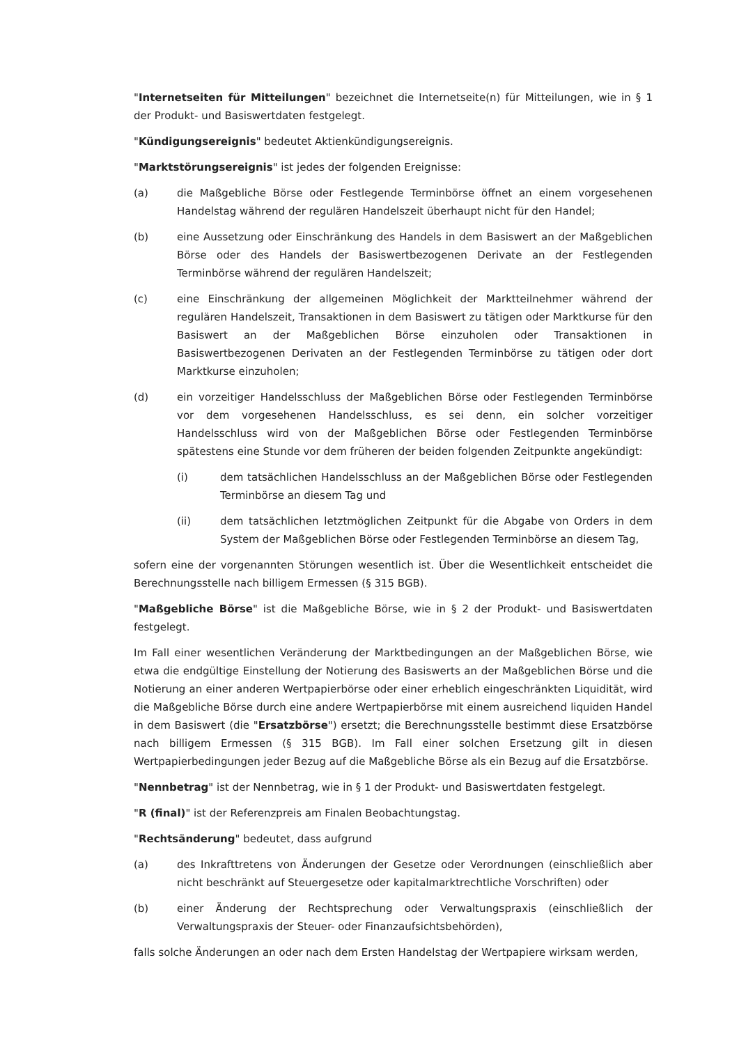"Internetseiten für Mitteilungen" bezeichnet die Internetseite(n) für Mitteilungen, wie in § 1 der Produkt- und Basiswertdaten festgelegt.
"Kündigungsereignis" bedeutet Aktienkündigungsereignis.
"Marktstörungsereignis" ist jedes der folgenden Ereignisse:
(a) die Maßgebliche Börse oder Festlegende Terminbörse öffnet an einem vorgesehenen Handelstag während der regulären Handelszeit überhaupt nicht für den Handel;
(b) eine Aussetzung oder Einschränkung des Handels in dem Basiswert an der Maßgeblichen Börse oder des Handels der Basiswertbezogenen Derivate an der Festlegenden Terminbörse während der regulären Handelszeit;
(c) eine Einschränkung der allgemeinen Möglichkeit der Marktteilnehmer während der regulären Handelszeit, Transaktionen in dem Basiswert zu tätigen oder Marktkurse für den Basiswert an der Maßgeblichen Börse einzuholen oder Transaktionen in Basiswertbezogenen Derivaten an der Festlegenden Terminbörse zu tätigen oder dort Marktkurse einzuholen;
(d) ein vorzeitiger Handelsschluss der Maßgeblichen Börse oder Festlegenden Terminbörse vor dem vorgesehenen Handelsschluss, es sei denn, ein solcher vorzeitiger Handelsschluss wird von der Maßgeblichen Börse oder Festlegenden Terminbörse spätestens eine Stunde vor dem früheren der beiden folgenden Zeitpunkte angekündigt:
(i) dem tatsächlichen Handelsschluss an der Maßgeblichen Börse oder Festlegenden Terminbörse an diesem Tag und
(ii) dem tatsächlichen letztmöglichen Zeitpunkt für die Abgabe von Orders in dem System der Maßgeblichen Börse oder Festlegenden Terminbörse an diesem Tag,
sofern eine der vorgenannten Störungen wesentlich ist. Über die Wesentlichkeit entscheidet die Berechnungsstelle nach billigem Ermessen (§ 315 BGB).
"Maßgebliche Börse" ist die Maßgebliche Börse, wie in § 2 der Produkt- und Basiswertdaten festgelegt.
Im Fall einer wesentlichen Veränderung der Marktbedingungen an der Maßgeblichen Börse, wie etwa die endgültige Einstellung der Notierung des Basiswerts an der Maßgeblichen Börse und die Notierung an einer anderen Wertpapierbörse oder einer erheblich eingeschränkten Liquidität, wird die Maßgebliche Börse durch eine andere Wertpapierbörse mit einem ausreichend liquiden Handel in dem Basiswert (die "Ersatzbörse") ersetzt; die Berechnungsstelle bestimmt diese Ersatzbörse nach billigem Ermessen (§ 315 BGB). Im Fall einer solchen Ersetzung gilt in diesen Wertpapierbedingungen jeder Bezug auf die Maßgebliche Börse als ein Bezug auf die Ersatzbörse.
"Nennbetrag" ist der Nennbetrag, wie in § 1 der Produkt- und Basiswertdaten festgelegt.
"R (final)" ist der Referenzpreis am Finalen Beobachtungstag.
"Rechtsänderung" bedeutet, dass aufgrund
(a) des Inkrafttretens von Änderungen der Gesetze oder Verordnungen (einschließlich aber nicht beschränkt auf Steuergesetze oder kapitalmarktrechtliche Vorschriften) oder
(b) einer Änderung der Rechtsprechung oder Verwaltungspraxis (einschließlich der Verwaltungspraxis der Steuer- oder Finanzaufsichtsbehörden),
falls solche Änderungen an oder nach dem Ersten Handelstag der Wertpapiere wirksam werden,